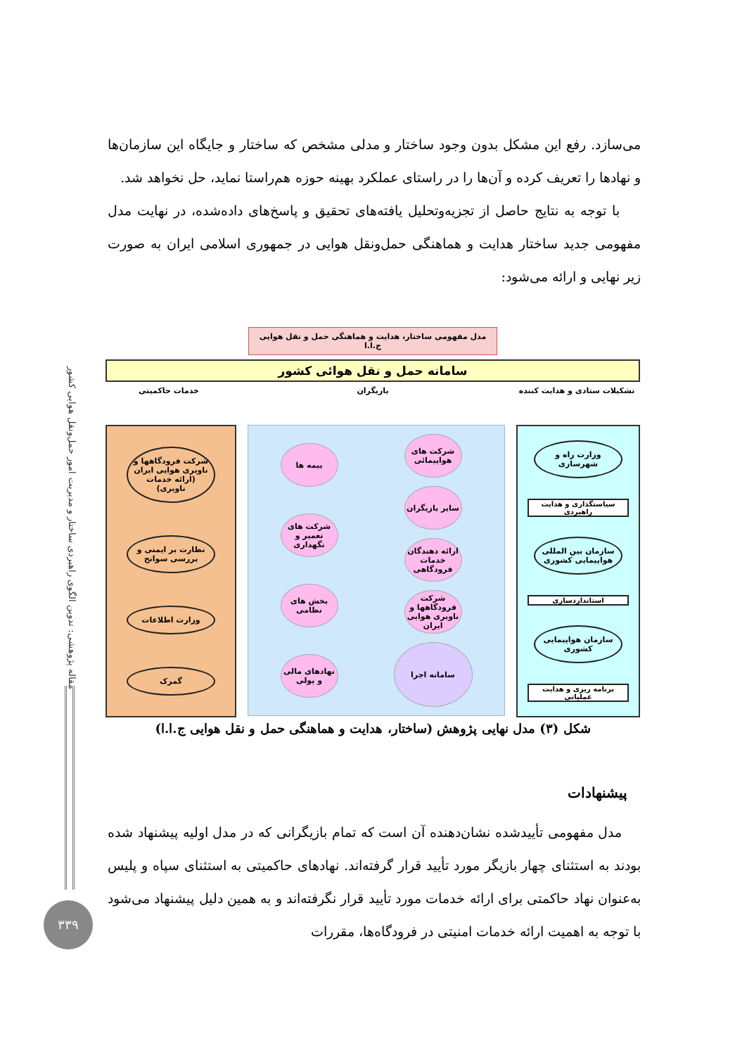مقاله پژوهشی: تدوین الگوی راهبردی ساختار و مدیریت امور حمل‌ونقل هوایی کشور
۳۳۹
می‌سازد. رفع این مشکل بدون وجود ساختار و مدلی مشخص که ساختار و جایگاه این سازمان‌ها و نهادها را تعریف کرده و آن‌ها را در راستای عملکرد بهینه حوزه هم‌راستا نماید، حل نخواهد شد.
با توجه به نتایج حاصل از تجزیه‌وتحلیل یافته‌های تحقیق و پاسخ‌های داده‌شده، در نهایت مدل مفهومی جدید ساختار هدایت و هماهنگی حمل‌ونقل هوایی در جمهوری اسلامی ایران به صورت زیر نهایی و ارائه می‌شود:
مدل مفهومی ساختار، هدایت و هماهنگی حمل و نقل هوایی ج.ا.ا
سامانه حمل و نقل هوائی کشور
تشکیلات ستادی و هدایت کننده بازیگران خدمات حاکمیتی
وزارت راه و شهرسازی
سیاستگذاری و هدایت راهبردی
سازمان بین المللی هواپیمایی کشوری
استانداردسازی
سازمان هواپیمایی کشوری
برنامه ریزی و هدایت عملیاتی
شرکت های هواپیمائی
سایر بازیگران
ارائه دهندگان خدمات فرودگاهی
شرکت فرودگاهها و ناوبری هوایی ایران
سامانه اجرا
بیمه ها
شرکت های تعمیر و نگهداری
بخش های نظامی
نهادهای مالی و پولی
شرکت فرودگاهها و ناوبری هوایی ایران (ارائه خدمات ناوبری)
نظارت بر ایمنی و بررسی سوانح
وزارت اطلاعات
گمرک
شکل (۳) مدل نهایی پژوهش (ساختار، هدایت و هماهنگی حمل و نقل هوایی ج.ا.ا)
پیشنهادات
مدل مفهومی تأییدشده نشان‌دهنده آن است که تمام بازیگرانی که در مدل اولیه پیشنهاد شده بودند به استثنای چهار بازیگر مورد تأیید قرار گرفته‌اند. نهادهای حاکمیتی به استثنای سپاه و پلیس به‌عنوان نهاد حاکمتی برای ارائه خدمات مورد تأیید قرار نگرفته‌اند و به همین دلیل پیشنهاد می‌شود با توجه به اهمیت ارائه خدمات امنیتی در فرودگاه‌ها، مقررات